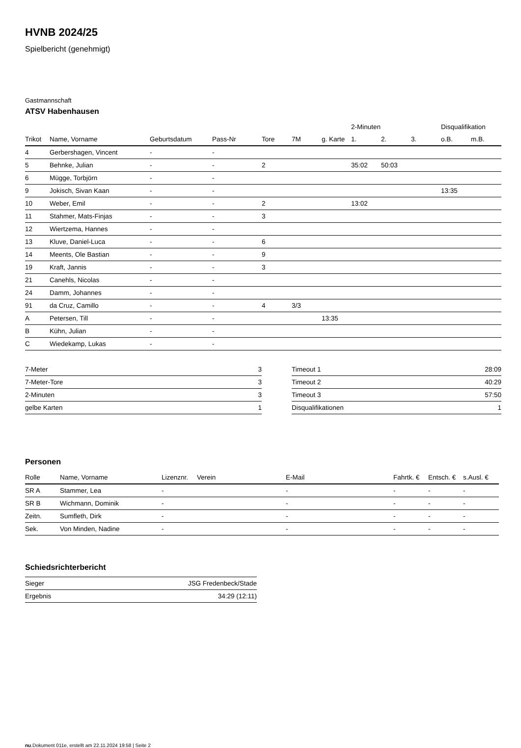HVNB 2024/25
Spielbericht (genehmigt)
Gastmannschaft
ATSV Habenhausen
| | | | | | | | 2-Minuten | | | Disqualifikation | |
| --- | --- | --- | --- | --- | --- | --- | --- | --- | --- | --- | --- |
| Trikot | Name, Vorname | Geburtsdatum | Pass-Nr | Tore | 7M | g. Karte | 1. | 2. | 3. | o.B. | m.B. |
| 4 | Gerbershagen, Vincent | - | - | | | | | | | | |
| 5 | Behnke, Julian | - | - | 2 | | | 35:02 | 50:03 | | | |
| 6 | Mügge, Torbjörn | - | - | | | | | | | | |
| 9 | Jokisch, Sivan Kaan | - | - | | | | | | | 13:35 | |
| 10 | Weber, Emil | - | - | 2 | | | 13:02 | | | | |
| 11 | Stahmer, Mats-Finjas | - | - | 3 | | | | | | | |
| 12 | Wiertzema, Hannes | - | - | | | | | | | | |
| 13 | Kluve, Daniel-Luca | - | - | 6 | | | | | | | |
| 14 | Meents, Ole Bastian | - | - | 9 | | | | | | | |
| 19 | Kraft, Jannis | - | - | 3 | | | | | | | |
| 21 | Canehls, Nicolas | - | - | | | | | | | | |
| 24 | Damm, Johannes | - | - | | | | | | | | |
| 91 | da Cruz, Camillo | - | - | 4 | 3/3 | | | | | | |
| A | Petersen, Till | - | - | | | 13:35 | | | | | |
| B | Kühn, Julian | - | - | | | | | | | | |
| C | Wiedekamp, Lukas | - | - | | | | | | | | |
| 7-Meter | 3 |
| 7-Meter-Tore | 3 |
| 2-Minuten | 3 |
| gelbe Karten | 1 |
| Timeout 1 | 28:09 |
| Timeout 2 | 40:29 |
| Timeout 3 | 57:50 |
| Disqualifikationen | 1 |
Personen
| Rolle | Name, Vorname | Lizenznr. | Verein | E-Mail | Fahrtk. € | Entsch. € | s.Ausl. € |
| --- | --- | --- | --- | --- | --- | --- | --- |
| SR A | Stammer, Lea | - | | - | - | - | - |
| SR B | Wichmann, Dominik | - | | - | - | - | - |
| Zeitn. | Sumfleth, Dirk | - | | - | - | - | - |
| Sek. | Von Minden, Nadine | - | | - | - | - | - |
Schiedsrichterbericht
| Sieger | JSG Fredenbeck/Stade |
| Ergebnis | 34:29 (12:11) |
nu.Dokument 011e, erstellt am 22.11.2024 19:58 | Seite 2